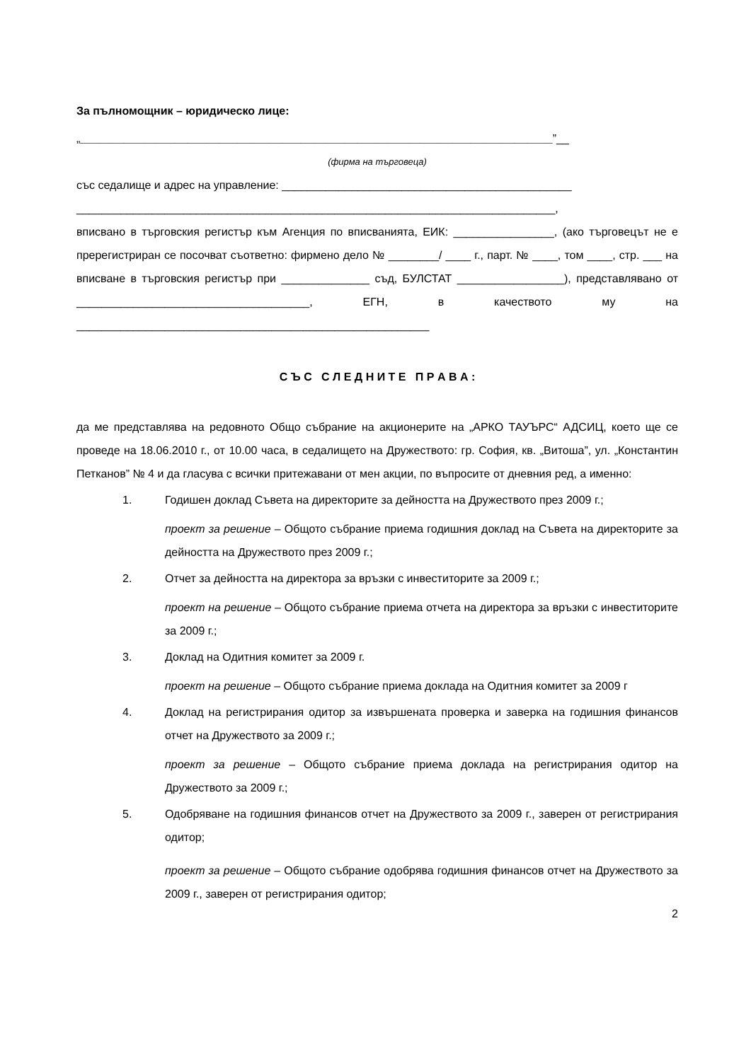За пълномощник – юридическо лице:
„___________________________________________________________________________”__
(фирма на търговеца)
със седалище и адрес на управление: ______________________________________________
____________________________________________________________________________,
вписвано в търговския регистър към Агенция по вписванията, ЕИК: ________________, (ако търговецът не е пререгистриран се посочват съответно: фирмено дело № ________/ ____ г., парт. № ____, том ____, стр. ___ на вписване в търговския регистър при ______________ съд, БУЛСТАТ _________________), представлявано от _____________________________________, ЕГН, в качеството му на ________________________________________________________
С Ъ С С Л Е Д Н И Т Е П Р А В А :
да ме представлява на редовното Общо събрание на акционерите на „АРКО ТАУЪРС“ АДСИЦ, което ще се проведе на 18.06.2010 г., от 10.00 часа, в седалището на Дружеството: гр. София, кв. „Витоша”, ул. „Константин Петканов” № 4 и да гласува с всички притежавани от мен акции, по въпросите от дневния ред, а именно:
1. Годишен доклад Съвета на директорите за дейността на Дружеството през 2009 г.;
проект за решение – Общото събрание приема годишния доклад на Съвета на директорите за дейността на Дружеството през 2009 г.;
2. Отчет за дейността на директора за връзки с инвеститорите за 2009 г.;
проект на решение – Общото събрание приема отчета на директора за връзки с инвеститорите за 2009 г.;
3. Доклад на Одитния комитет за 2009 г.
проект на решение – Общото събрание приема доклада на Одитния комитет за 2009 г
4. Доклад на регистрирания одитор за извършената проверка и заверка на годишния финансов отчет на Дружеството за 2009 г.;
проект за решение – Общото събрание приема доклада на регистрирания одитор на Дружеството за 2009 г.;
5. Одобряване на годишния финансов отчет на Дружеството за 2009 г., заверен от регистрирания одитор;
проект за решение – Общото събрание одобрява годишния финансов отчет на Дружеството за 2009 г., заверен от регистрирания одитор;
2